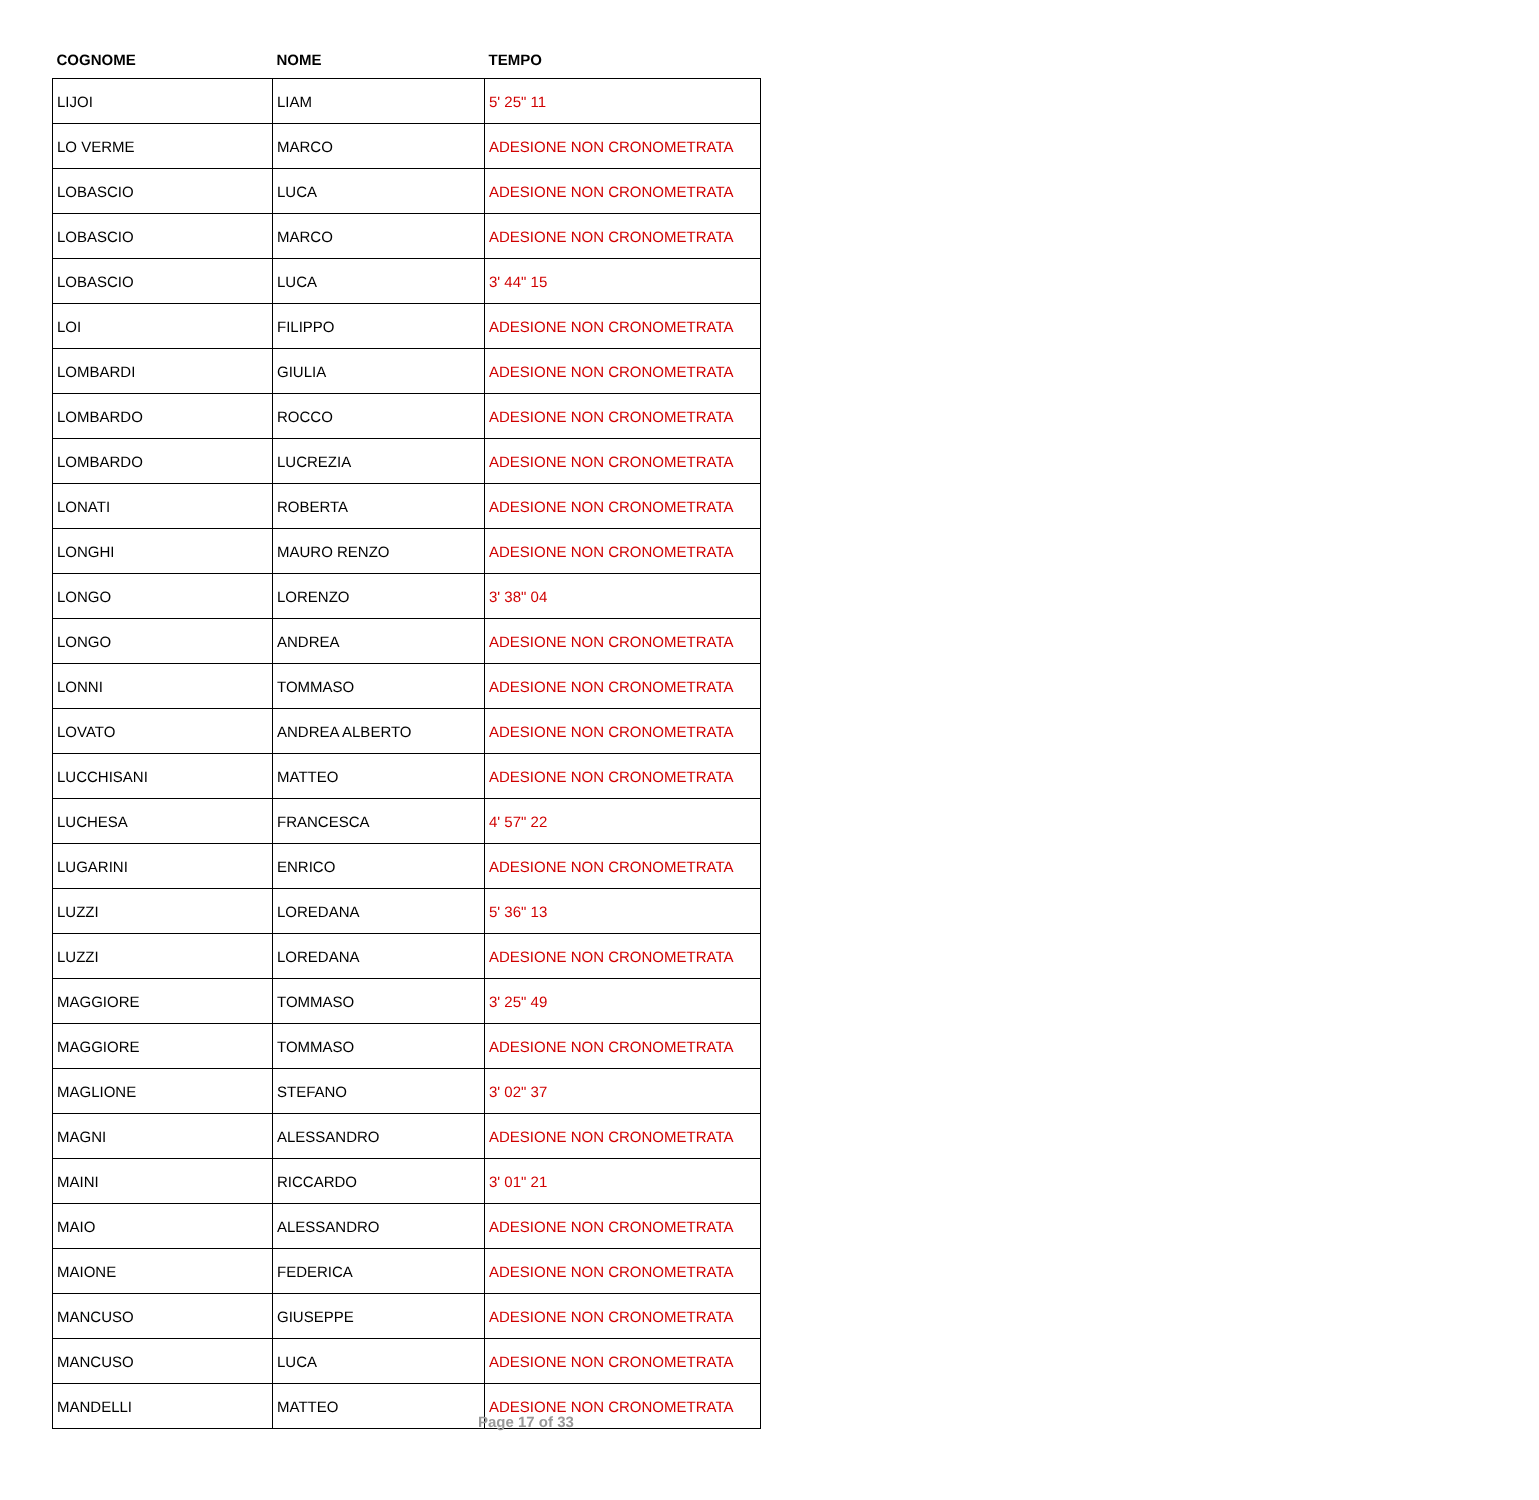| COGNOME | NOME | TEMPO |
| --- | --- | --- |
| LIJOI | LIAM | 5' 25" 11 |
| LO VERME | MARCO | ADESIONE NON CRONOMETRATA |
| LOBASCIO | LUCA | ADESIONE NON CRONOMETRATA |
| LOBASCIO | MARCO | ADESIONE NON CRONOMETRATA |
| LOBASCIO | LUCA | 3' 44" 15 |
| LOI | FILIPPO | ADESIONE NON CRONOMETRATA |
| LOMBARDI | GIULIA | ADESIONE NON CRONOMETRATA |
| LOMBARDO | ROCCO | ADESIONE NON CRONOMETRATA |
| LOMBARDO | LUCREZIA | ADESIONE NON CRONOMETRATA |
| LONATI | ROBERTA | ADESIONE NON CRONOMETRATA |
| LONGHI | MAURO RENZO | ADESIONE NON CRONOMETRATA |
| LONGO | LORENZO | 3' 38" 04 |
| LONGO | ANDREA | ADESIONE NON CRONOMETRATA |
| LONNI | TOMMASO | ADESIONE NON CRONOMETRATA |
| LOVATO | ANDREA ALBERTO | ADESIONE NON CRONOMETRATA |
| LUCCHISANI | MATTEO | ADESIONE NON CRONOMETRATA |
| LUCHESA | FRANCESCA | 4' 57" 22 |
| LUGARINI | ENRICO | ADESIONE NON CRONOMETRATA |
| LUZZI | LOREDANA | 5' 36" 13 |
| LUZZI | LOREDANA | ADESIONE NON CRONOMETRATA |
| MAGGIORE | TOMMASO | 3' 25" 49 |
| MAGGIORE | TOMMASO | ADESIONE NON CRONOMETRATA |
| MAGLIONE | STEFANO | 3' 02" 37 |
| MAGNI | ALESSANDRO | ADESIONE NON CRONOMETRATA |
| MAINI | RICCARDO | 3' 01" 21 |
| MAIO | ALESSANDRO | ADESIONE NON CRONOMETRATA |
| MAIONE | FEDERICA | ADESIONE NON CRONOMETRATA |
| MANCUSO | GIUSEPPE | ADESIONE NON CRONOMETRATA |
| MANCUSO | LUCA | ADESIONE NON CRONOMETRATA |
| MANDELLI | MATTEO | ADESIONE NON CRONOMETRATA |
Page 17 of 33